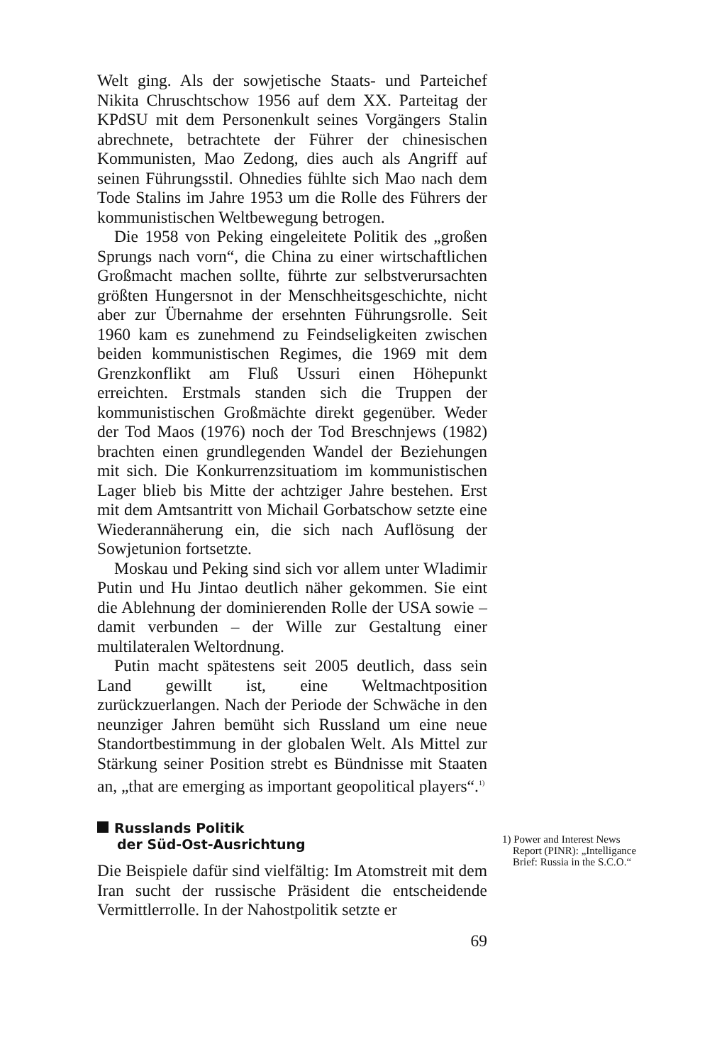Welt ging. Als der sowjetische Staats- und Parteichef Nikita Chruschtschow 1956 auf dem XX. Parteitag der KPdSU mit dem Personenkult seines Vorgängers Stalin abrechnete, betrachtete der Führer der chinesischen Kommunisten, Mao Zedong, dies auch als Angriff auf seinen Führungsstil. Ohnedies fühlte sich Mao nach dem Tode Stalins im Jahre 1953 um die Rolle des Führers der kommunistischen Weltbewegung betrogen.
Die 1958 von Peking eingeleitete Politik des „großen Sprungs nach vorn“, die China zu einer wirtschaftlichen Großmacht machen sollte, führte zur selbstverursachten größten Hungersnot in der Menschheitsgeschichte, nicht aber zur Übernahme der ersehnten Führungsrolle. Seit 1960 kam es zunehmend zu Feindseligkeiten zwischen beiden kommunistischen Regimes, die 1969 mit dem Grenzkonflikt am Fluß Ussuri einen Höhepunkt erreichten. Erstmals standen sich die Truppen der kommunistischen Großmächte direkt gegenüber. Weder der Tod Maos (1976) noch der Tod Breschnjews (1982) brachten einen grundlegenden Wandel der Beziehungen mit sich. Die Konkurrenzsituatiom im kommunistischen Lager blieb bis Mitte der achtziger Jahre bestehen. Erst mit dem Amtsantritt von Michail Gorbatschow setzte eine Wiederannäherung ein, die sich nach Auflösung der Sowjetunion fortsetzte.
Moskau und Peking sind sich vor allem unter Wladimir Putin und Hu Jintao deutlich näher gekommen. Sie eint die Ablehnung der dominierenden Rolle der USA sowie – damit verbunden – der Wille zur Gestaltung einer multilateralen Weltordnung.
Putin macht spätestens seit 2005 deutlich, dass sein Land gewillt ist, eine Weltmachtposition zurückzuerlangen. Nach der Periode der Schwäche in den neunziger Jahren bemüht sich Russland um eine neue Standortbestimmung in der globalen Welt. Als Mittel zur Stärkung seiner Position strebt es Bündnisse mit Staaten an, „that are emerging as important geopolitical players“.<sup>1)</sup>
Russlands Politik
der Süd-Ost-Ausrichtung
Die Beispiele dafür sind vielfältig: Im Atomstreit mit dem Iran sucht der russische Präsident die entscheidende Vermittlerrolle. In der Nahostpolitik setzte er
69
1) Power and Interest News
Report (PINR): „Intelligance
Brief: Russia in the S.C.O.“